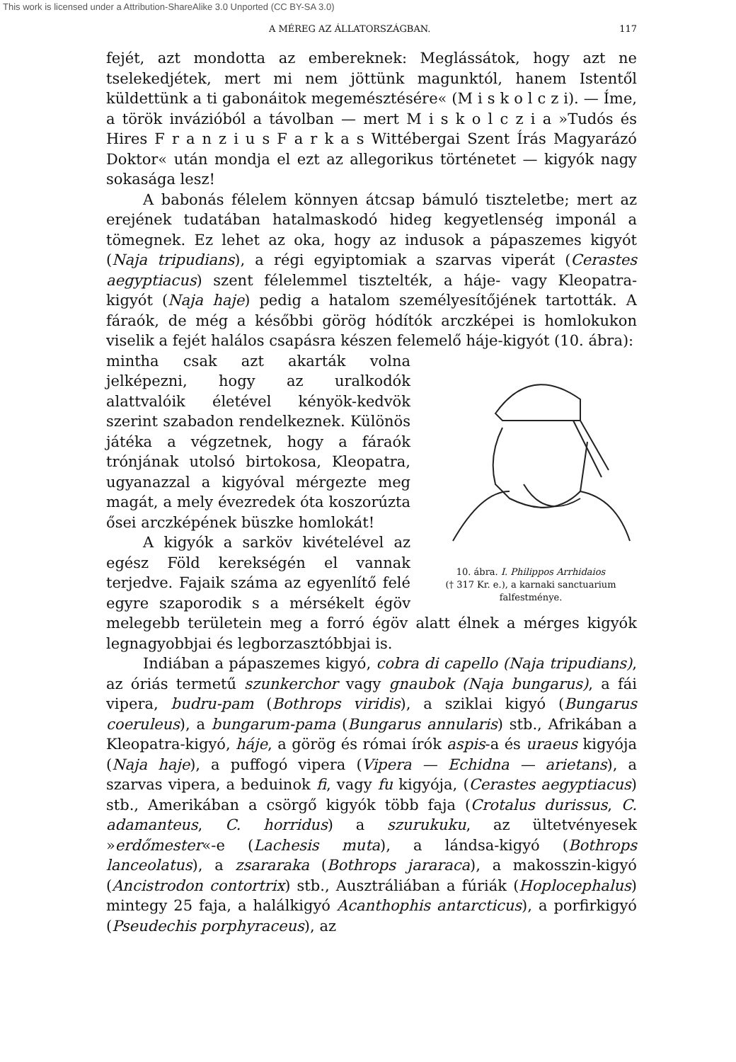This work is licensed under a Attribution-ShareAlike 3.0 Unported (CC BY-SA 3.0)
A MÉREG AZ ÁLLATORSZÁGBAN. 117
fejét, azt mondotta az embereknek: Meglássátok, hogy azt ne tselekedjétek, mert mi nem jöttünk magunktól, hanem Istentől küldettünk a ti gabonáitok megemésztésére« (M i s k o l c z i). — Íme, a török invázióból a távolban — mert M i s k o l c z i a »Tudós és Hires F r a n z i u s F a r k a s Wittébergai Szent Írás Magyarázó Doktor« után mondja el ezt az allegorikus történetet — kigyók nagy sokasága lesz!
A babonás félelem könnyen átcsap bámuló tiszteletbe; mert az erejének tudatában hatalmaskodó hideg kegyetlenség imponál a tömegnek. Ez lehet az oka, hogy az indusok a pápaszemes kigyót (Naja tripudians), a régi egyiptomiak a szarvas viperát (Cerastes aegyptiacus) szent félelemmel tisztelték, a háje- vagy Kleopatra-kigyót (Naja haje) pedig a hatalom személyesítőjének tartották. A fáraók, de még a későbbi görög hódítók arczképei is homlokukon viselik a fejét halálos csapásra készen felemelő háje-kigyót (10. ábra):
10. ábra. I. Philippos Arrhidaios
(† 317 Kr. e.), a karnaki sanctuarium falfestménye.
mintha csak azt akarták volna jelképezni, hogy az uralkodók alattvalóik életével kényök-kedvök szerint szabadon rendelkeznek. Különös játéka a végzetnek, hogy a fáraók trónjának utolsó birtokosa, Kleopatra, ugyanazzal a kigyóval mérgezte meg magát, a mely évezredek óta koszorúzta ősei arczképének büszke homlokát!
A kigyók a sarköv kivételével az egész Föld kerekségén el vannak terjedve. Fajaik száma az egyenlítő felé egyre szaporodik s a mérsékelt égöv melegebb területein meg a forró égöv alatt élnek a mérges kigyók legnagyobbjai és legborzasztóbbjai is.
Indiában a pápaszemes kigyó, cobra di capello (Naja tripudians), az óriás termetű szunkerchor vagy gnaubok (Naja bungarus), a fái vipera, budru-pam (Bothrops viridis), a sziklai kigyó (Bungarus coeruleus), a bungarum-pama (Bungarus annularis) stb., Afrikában a Kleopatra-kigyó, háje, a görög és római írók aspis-a és uraeus kigyója (Naja haje), a puffogó vipera (Vipera — Echidna — arietans), a szarvas vipera, a beduinok fi, vagy fu kigyója, (Cerastes aegyptiacus) stb., Amerikában a csörgő kigyók több faja (Crotalus durissus, C. adamanteus, C. horridus) a szurukuku, az ültetvényesek »erdőmester«-e (Lachesis muta), a lándsa-kigyó (Bothrops lanceolatus), a zsararaka (Bothrops jararaca), a makosszin-kigyó (Ancistrodon contortrix) stb., Ausztráliában a fúriák (Hoplocephalus) mintegy 25 faja, a halálkigyó Acanthophis antarcticus), a porfirkigyó (Pseudechis porphyraceus), az